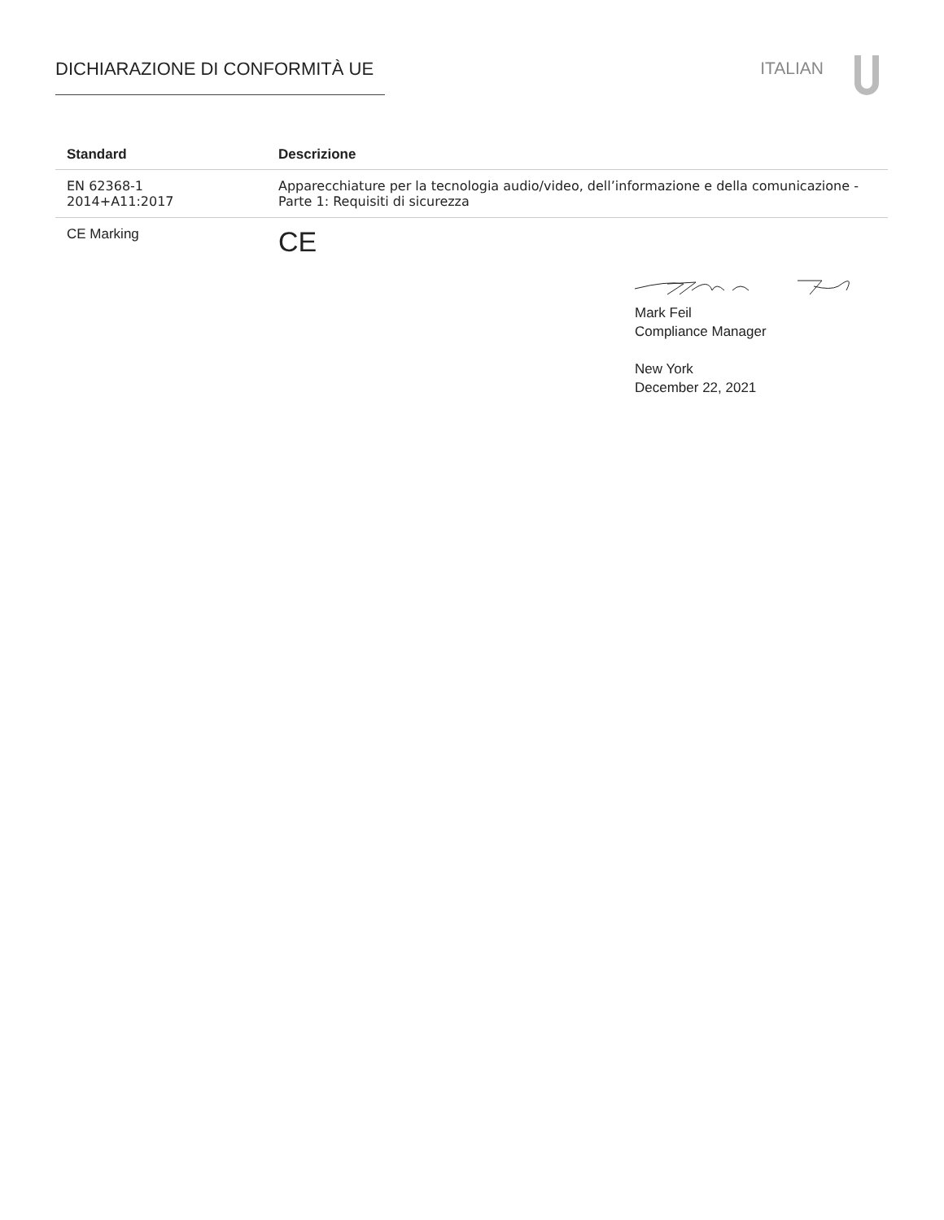DICHIARAZIONE DI CONFORMITÀ UE ITALIAN
| Standard | Descrizione |
| --- | --- |
| EN 62368-1 2014+A11:2017 | Apparecchiature per la tecnologia audio/video, dell’informazione e della comunicazione - Parte 1: Requisiti di sicurezza |
| CE Marking | CE |
Mark Feil
Compliance Manager
New York
December 22, 2021